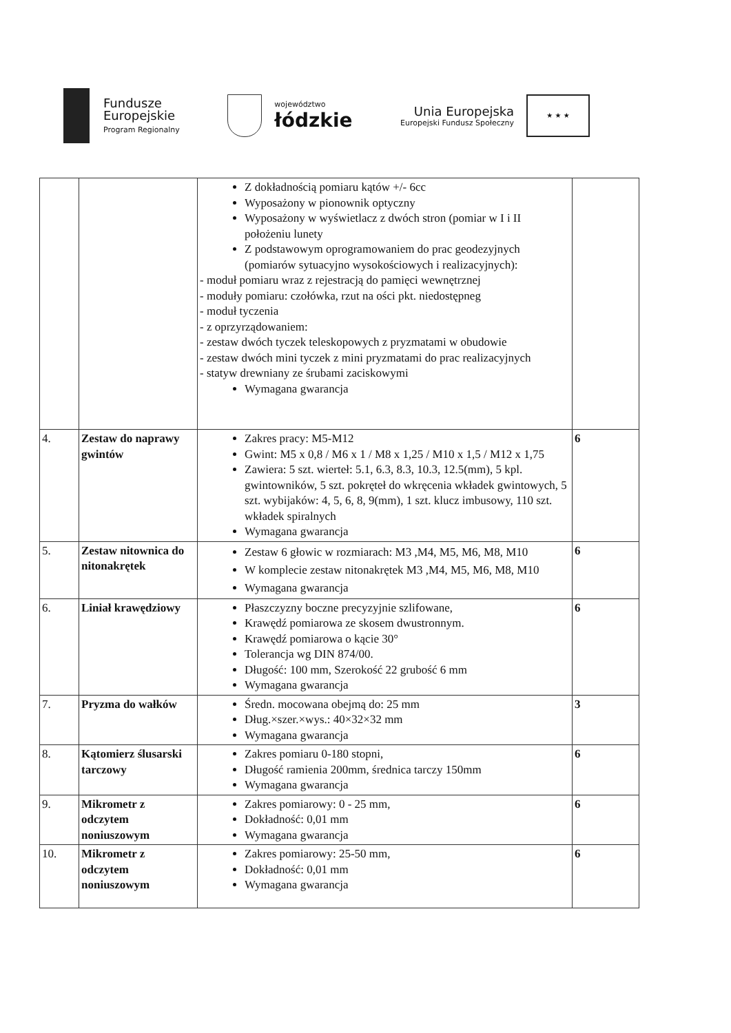Fundusze
Europejskie
Program Regionalny
województwo
łódzkie
Unia Europejska
Europejski Fundusz Społeczny
★ ★ ★
| | | Z dokładnością pomiaru kątów +/- 6cc Wyposażony w pionownik optyczny Wyposażony w wyświetlacz z dwóch stron (pomiar w I i II położeniu lunety Z podstawowym oprogramowaniem do prac geodezyjnych (pomiarów sytuacyjno wysokościowych i realizacyjnych): - moduł pomiaru wraz z rejestracją do pamięci wewnętrznej - moduły pomiaru: czołówka, rzut na ości pkt. niedostępneg - moduł tyczenia - z oprzyrządowaniem: - zestaw dwóch tyczek teleskopowych z pryzmatami w obudowie - zestaw dwóch mini tyczek z mini pryzmatami do prac realizacyjnych - statyw drewniany ze śrubami zaciskowymi Wymagana gwarancja | |
| 4. | Zestaw do naprawy gwintów | Zakres pracy: M5-M12 Gwint: M5 x 0,8 / M6 x 1 / M8 x 1,25 / M10 x 1,5 / M12 x 1,75 Zawiera: 5 szt. wierteł: 5.1, 6.3, 8.3, 10.3, 12.5(mm), 5 kpl. gwintowników, 5 szt. pokręteł do wkręcenia wkładek gwintowych, 5 szt. wybijaków: 4, 5, 6, 8, 9(mm), 1 szt. klucz imbusowy, 110 szt. wkładek spiralnych Wymagana gwarancja | 6 |
| 5. | Zestaw nitownica do nitonakrętek | Zestaw 6 głowic w rozmiarach: M3 ,M4, M5, M6, M8, M10 W komplecie zestaw nitonakrętek M3 ,M4, M5, M6, M8, M10 Wymagana gwarancja | 6 |
| 6. | Liniał krawędziowy | Płaszczyzny boczne precyzyjnie szlifowane, Krawędź pomiarowa ze skosem dwustronnym. Krawędź pomiarowa o kącie 30° Tolerancja wg DIN 874/00. Długość: 100 mm, Szerokość 22 grubość 6 mm Wymagana gwarancja | 6 |
| 7. | Pryzma do wałków | Średn. mocowana obejmą do: 25 mm Dług.×szer.×wys.: 40×32×32 mm Wymagana gwarancja | 3 |
| 8. | Kątomierz ślusarski tarczowy | Zakres pomiaru 0-180 stopni, Długość ramienia 200mm, średnica tarczy 150mm Wymagana gwarancja | 6 |
| 9. | Mikrometr z odczytem noniuszowym | Zakres pomiarowy: 0 - 25 mm, Dokładność: 0,01 mm Wymagana gwarancja | 6 |
| 10. | Mikrometr z odczytem noniuszowym | Zakres pomiarowy: 25-50 mm, Dokładność: 0,01 mm Wymagana gwarancja | 6 |